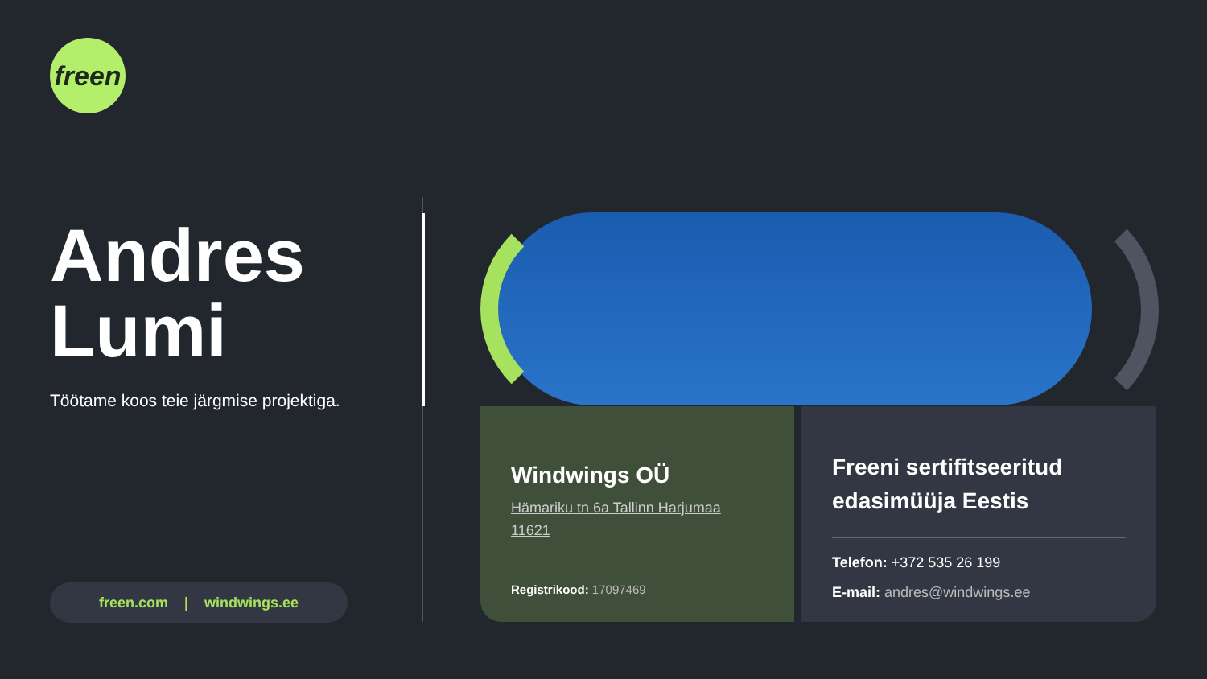freen
Andres
Lumi
Töötame koos teie järgmise projektiga.
freen.com | windwings.ee
Windwings OÜ
Hämariku tn 6a Tallinn Harjumaa
11621
Registrikood: 17097469
Freeni sertifitseeritud edasimüüja Eestis
Telefon: +372 535 26 199
E-mail: andres@windwings.ee